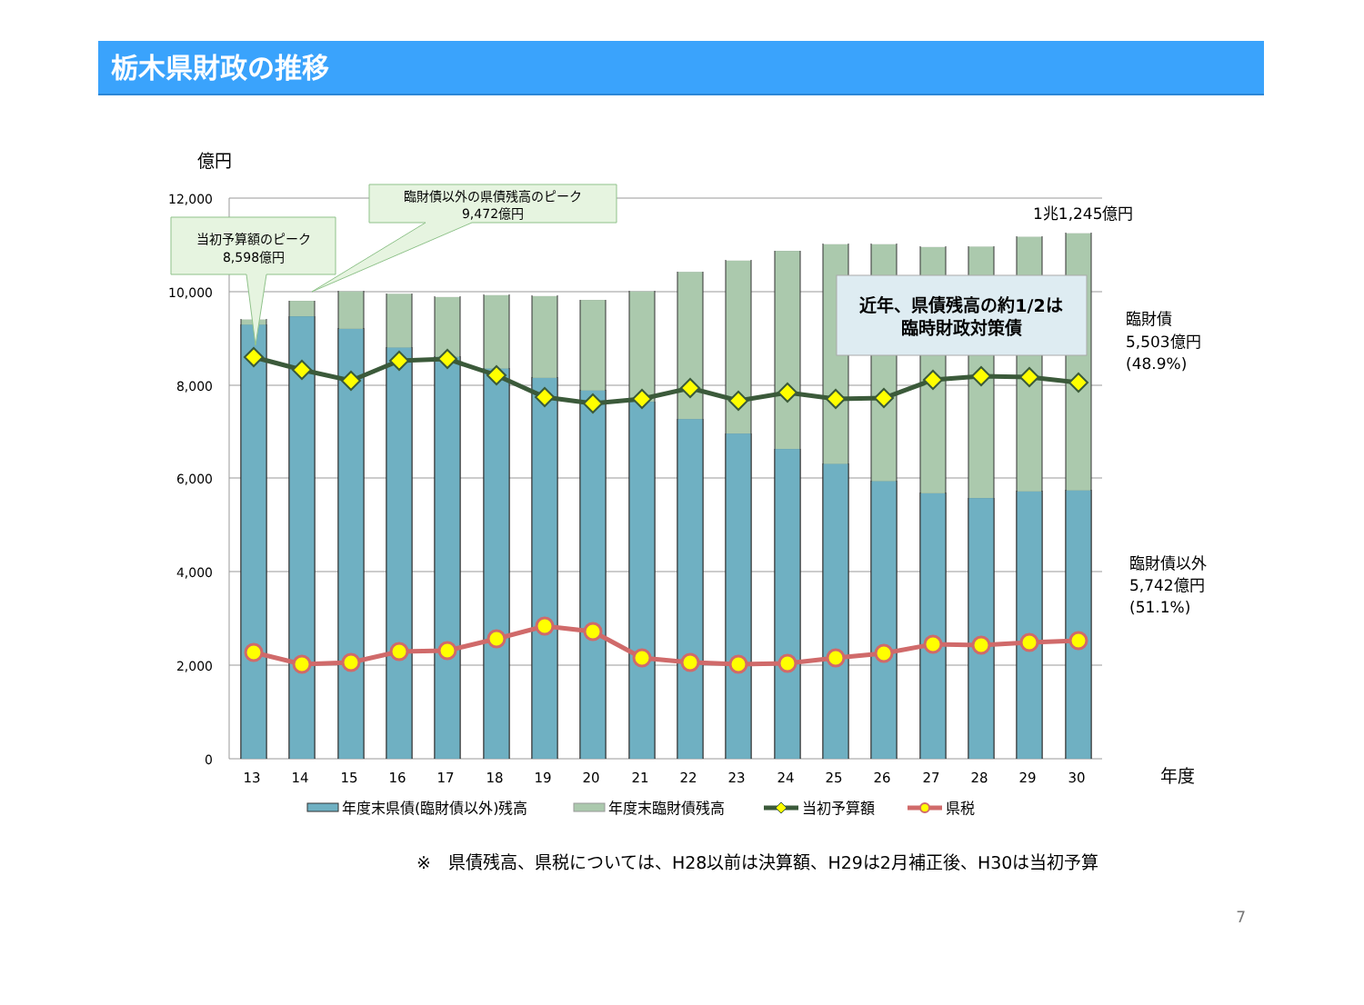栃木県財政の推移
億円
12,000
10,000
8,000
6,000
4,000
2,000
0
13
14
15
16
17
18
19
20
21
22
23
24
25
26
27
28
29
30
年度
当初予算額のピーク
8,598億円
臨財債以外の県債残高のピーク
9,472億円
1兆1,245億円
近年、県債残高の約1/2は
臨時財政対策債
臨財債
5,503億円
(48.9%)
臨財債以外
5,742億円
(51.1%)
年度末県債(臨財債以外)残高
年度末臨財債残高
当初予算額
県税
※　県債残高、県税については、H28以前は決算額、H29は2月補正後、H30は当初予算
7